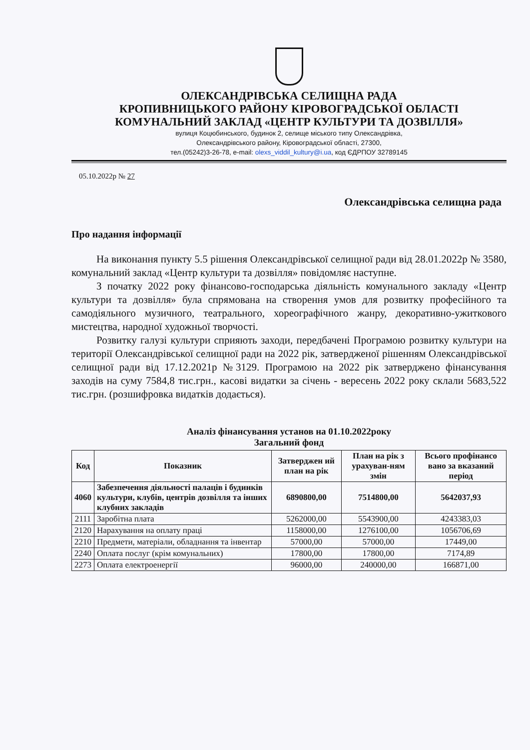ОЛЕКСАНДРІВСЬКА СЕЛИЩНА РАДА
КРОПИВНИЦЬКОГО РАЙОНУ КІРОВОГРАДСЬКОЇ ОБЛАСТІ
КОМУНАЛЬНИЙ ЗАКЛАД «ЦЕНТР КУЛЬТУРИ ТА ДОЗВІЛЛЯ»
вулиця Коцюбинського, будинок 2, селище міського типу Олександрівка,
Олександрівського району, Кіровоградської області, 27300,
тел.(05242)3-26-78, e-mail: olexs_viddil_kultury@i.ua, код ЄДРПОУ 32789145
05.10.2022р № 27
Олександрівська селищна рада
Про надання інформації
На виконання пункту 5.5 рішення Олександрівської селищної ради від 28.01.2022р № 3580, комунальний заклад «Центр культури та дозвілля» повідомляє наступне.
З початку 2022 року фінансово-господарська діяльність комунального закладу «Центр культури та дозвілля» була спрямована на створення умов для розвитку професійного та самодіяльного музичного, театрального, хореографічного жанру, декоративно-ужиткового мистецтва, народної художньої творчості.
Розвитку галузі культури сприяють заходи, передбачені Програмою розвитку культури на території Олександрівської селищної ради на 2022 рік, затвердженої рішенням Олександрівської селищної ради від 17.12.2021р №3129. Програмою на 2022 рік затверджено фінансування заходів на суму 7584,8 тис.грн., касові видатки за січень - вересень 2022 року склали 5683,522 тис.грн. (розшифровка видатків додається).
Аналіз фінансування установ на 01.10.2022року
Загальний фонд
| Код | Показник | Затверджен ий план на рік | План на рік з урахуван-ням змін | Всього профінансо вано за вказаний період |
| --- | --- | --- | --- | --- |
| 4060 | Забезпечення діяльності палаців і будинків культури, клубів, центрів дозвілля та інших клубних закладів | 6890800,00 | 7514800,00 | 5642037,93 |
| 2111 | Заробітна плата | 5262000,00 | 5543900,00 | 4243383,03 |
| 2120 | Нарахування на оплату праці | 1158000,00 | 1276100,00 | 1056706,69 |
| 2210 | Предмети, матеріали, обладнання та інвентар | 57000,00 | 57000,00 | 17449,00 |
| 2240 | Оплата послуг (крім комунальних) | 17800,00 | 17800,00 | 7174,89 |
| 2273 | Оплата електроенергії | 96000,00 | 240000,00 | 166871,00 |